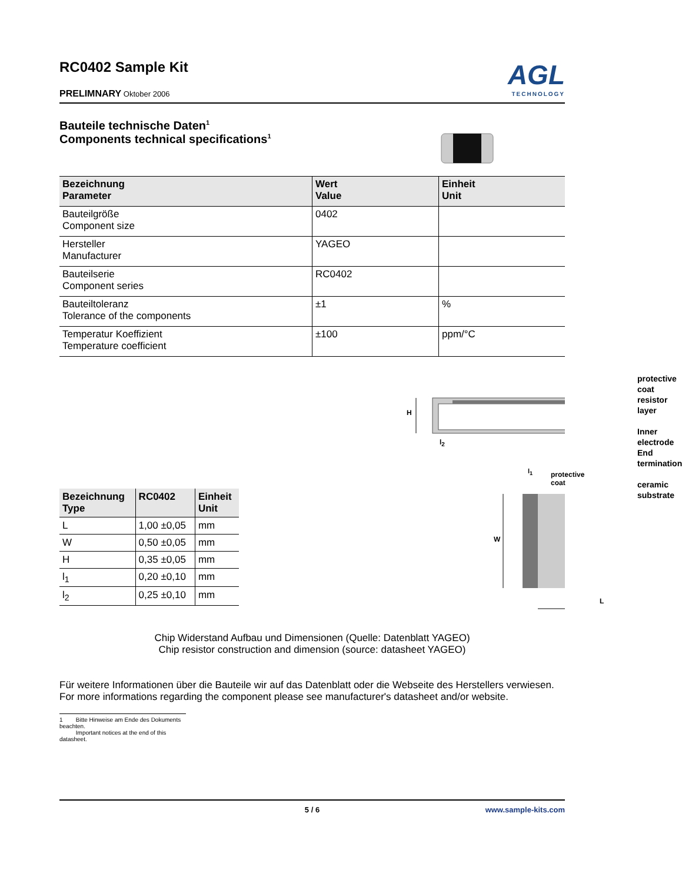RC0402 Sample Kit
PRELIMNARY Oktober 2006
AGL
TECHNOLOGY
Bauteile technische Daten<sup>1</sup>
Components technical specifications<sup>1</sup>
| Bezeichnung Parameter | Wert Value | Einheit Unit |
| --- | --- | --- |
| Bauteilgröße Component size | 0402 | |
| Hersteller Manufacturer | YAGEO | |
| Bauteilserie Component series | RC0402 | |
| Bauteiltoleranz Tolerance of the components | ±1 | % |
| Temperatur Koeffizient Temperature coefficient | ±100 | ppm/°C |
| Bezeichnung Type | RC0402 | Einheit Unit |
| --- | --- | --- |
| L | 1,00 ±0,05 | mm |
| W | 0,50 ±0,05 | mm |
| H | 0,35 ±0,05 | mm |
| l<sub>1</sub> | 0,20 ±0,10 | mm |
| l<sub>2</sub> | 0,25 ±0,10 | mm |
H
l<sub>2</sub>
protective coat
resistor layer
Inner electrode
End termination
ceramic substrate
l<sub>1</sub> protective coat
W
L
Chip Widerstand Aufbau und Dimensionen (Quelle: Datenblatt YAGEO)
Chip resistor construction and dimension (source: datasheet YAGEO)
Für weitere Informationen über die Bauteile wir auf das Datenblatt oder die Webseite des Herstellers verwiesen.
For more informations regarding the component please see manufacturer's datasheet and/or website.
1 Bitte Hinweise am Ende des Dokuments beachten.
Important notices at the end of this datasheet.
5 / 6 www.sample-kits.com